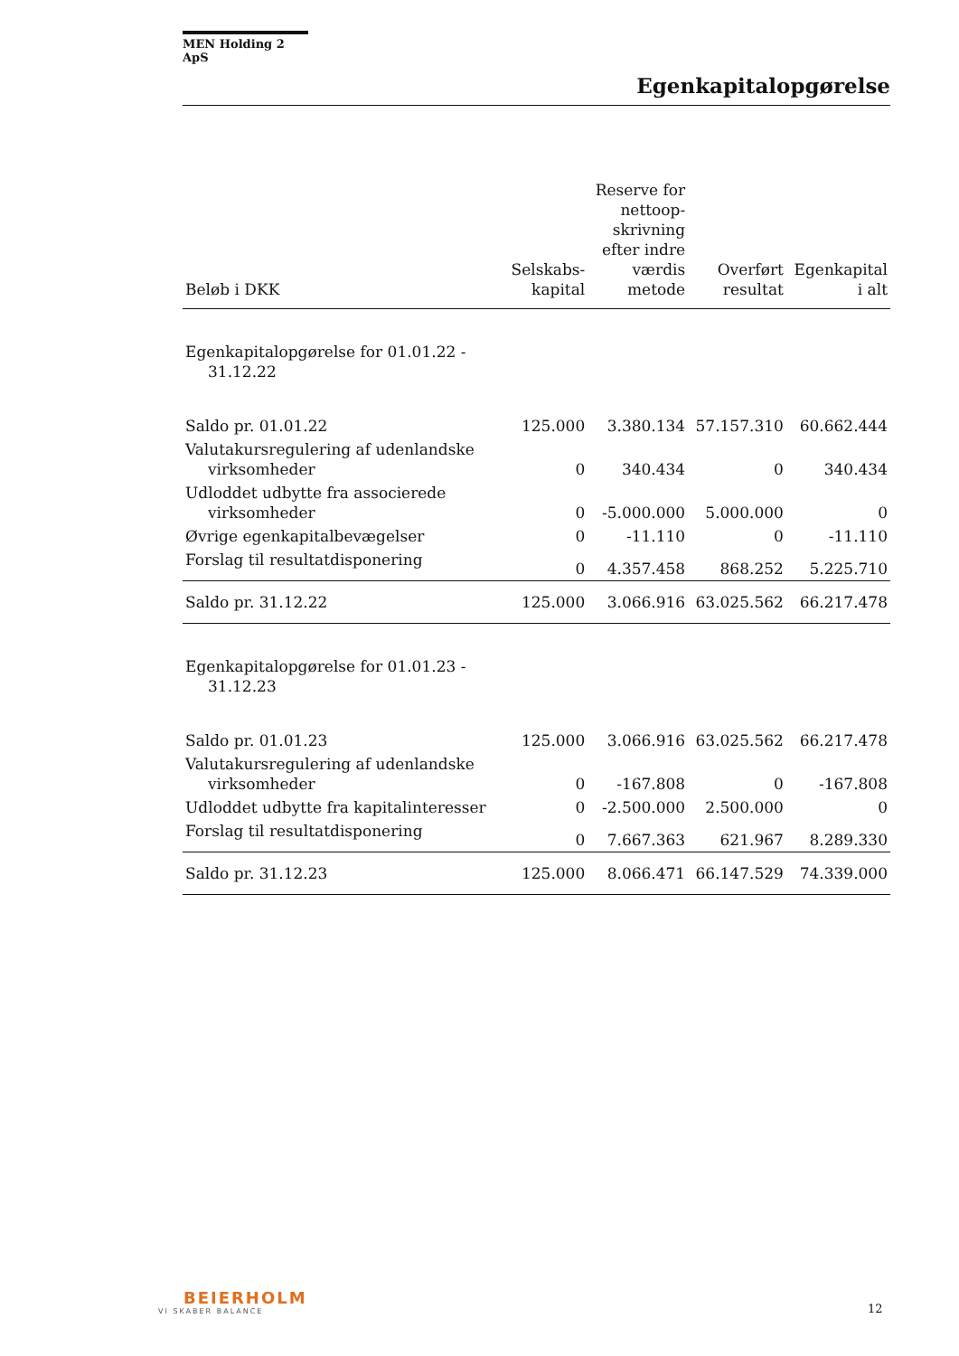MEN Holding 2 ApS
Egenkapitalopgørelse
| Beløb i DKK | Selskabs- kapital | Reserve for nettoop- skrivning efter indre værdis metode | Overført resultat | Egenkapital i alt |
| --- | --- | --- | --- | --- |
| Egenkapitalopgørelse for 01.01.22 - 31.12.22 | | | | |
| Saldo pr. 01.01.22 | 125.000 | 3.380.134 | 57.157.310 | 60.662.444 |
| Valutakursregulering af udenlandske virksomheder | 0 | 340.434 | 0 | 340.434 |
| Udloddet udbytte fra associerede virksomheder | 0 | -5.000.000 | 5.000.000 | 0 |
| Øvrige egenkapitalbevægelser | 0 | -11.110 | 0 | -11.110 |
| Forslag til resultatdisponering | 0 | 4.357.458 | 868.252 | 5.225.710 |
| Saldo pr. 31.12.22 | 125.000 | 3.066.916 | 63.025.562 | 66.217.478 |
| Egenkapitalopgørelse for 01.01.23 - 31.12.23 | | | | |
| Saldo pr. 01.01.23 | 125.000 | 3.066.916 | 63.025.562 | 66.217.478 |
| Valutakursregulering af udenlandske virksomheder | 0 | -167.808 | 0 | -167.808 |
| Udloddet udbytte fra kapitalinteresser | 0 | -2.500.000 | 2.500.000 | 0 |
| Forslag til resultatdisponering | 0 | 7.667.363 | 621.967 | 8.289.330 |
| Saldo pr. 31.12.23 | 125.000 | 8.066.471 | 66.147.529 | 74.339.000 |
BEIERHOLM
VI SKABER BALANCE
12